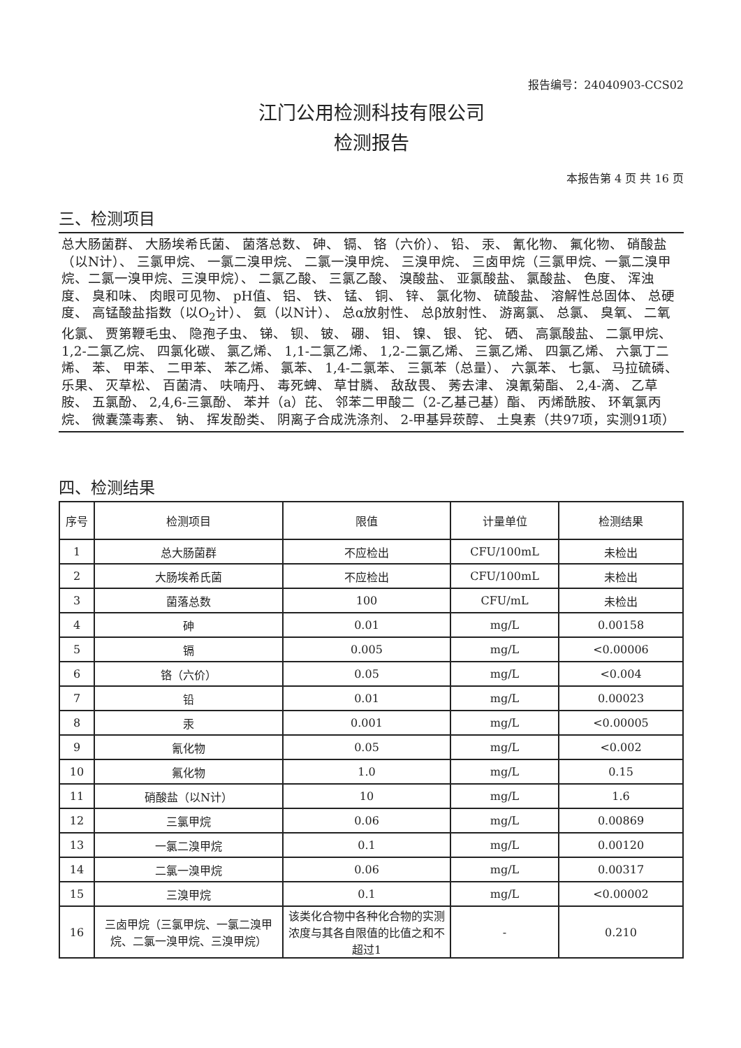报告编号：24040903-CCS02
江门公用检测科技有限公司
检测报告
本报告第 4 页 共 16 页
三、检测项目
总大肠菌群、 大肠埃希氏菌、 菌落总数、 砷、 镉、 铬（六价）、 铅、 汞、 氰化物、 氟化物、 硝酸盐（以N计）、 三氯甲烷、 一氯二溴甲烷、 二氯一溴甲烷、 三溴甲烷、 三卤甲烷（三氯甲烷、一氯二溴甲烷、二氯一溴甲烷、三溴甲烷）、 二氯乙酸、 三氯乙酸、 溴酸盐、 亚氯酸盐、 氯酸盐、 色度、 浑浊度、 臭和味、 肉眼可见物、 pH值、 铝、 铁、 锰、 铜、 锌、 氯化物、 硫酸盐、 溶解性总固体、 总硬度、 高锰酸盐指数（以O<sub>2</sub>计）、 氨（以N计）、 总α放射性、 总β放射性、 游离氯、 总氯、 臭氧、 二氧化氯、 贾第鞭毛虫、 隐孢子虫、 锑、 钡、 铍、 硼、 钼、 镍、 银、 铊、 硒、 高氯酸盐、 二氯甲烷、 1,2-二氯乙烷、 四氯化碳、 氯乙烯、 1,1-二氯乙烯、 1,2-二氯乙烯、 三氯乙烯、 四氯乙烯、 六氯丁二烯、 苯、 甲苯、 二甲苯、 苯乙烯、 氯苯、 1,4-二氯苯、 三氯苯（总量）、 六氯苯、 七氯、 马拉硫磷、 乐果、 灭草松、 百菌清、 呋喃丹、 毒死蜱、 草甘膦、 敌敌畏、 莠去津、 溴氰菊酯、 2,4-滴、 乙草胺、 五氯酚、 2,4,6-三氯酚、 苯并（a）芘、 邻苯二甲酸二（2-乙基己基）酯、 丙烯酰胺、 环氧氯丙烷、 微囊藻毒素、 钠、 挥发酚类、 阴离子合成洗涤剂、 2-甲基异莰醇、 土臭素（共97项，实测91项）
四、检测结果
| 序号 | 检测项目 | 限值 | 计量单位 | 检测结果 |
| --- | --- | --- | --- | --- |
| 1 | 总大肠菌群 | 不应检出 | CFU/100mL | 未检出 |
| 2 | 大肠埃希氏菌 | 不应检出 | CFU/100mL | 未检出 |
| 3 | 菌落总数 | 100 | CFU/mL | 未检出 |
| 4 | 砷 | 0.01 | mg/L | 0.00158 |
| 5 | 镉 | 0.005 | mg/L | <0.00006 |
| 6 | 铬（六价） | 0.05 | mg/L | <0.004 |
| 7 | 铅 | 0.01 | mg/L | 0.00023 |
| 8 | 汞 | 0.001 | mg/L | <0.00005 |
| 9 | 氰化物 | 0.05 | mg/L | <0.002 |
| 10 | 氟化物 | 1.0 | mg/L | 0.15 |
| 11 | 硝酸盐（以N计） | 10 | mg/L | 1.6 |
| 12 | 三氯甲烷 | 0.06 | mg/L | 0.00869 |
| 13 | 一氯二溴甲烷 | 0.1 | mg/L | 0.00120 |
| 14 | 二氯一溴甲烷 | 0.06 | mg/L | 0.00317 |
| 15 | 三溴甲烷 | 0.1 | mg/L | <0.00002 |
| 16 | 三卤甲烷（三氯甲烷、一氯二溴甲烷、二氯一溴甲烷、三溴甲烷） | 该类化合物中各种化合物的实测浓度与其各自限值的比值之和不超过1 | - | 0.210 |